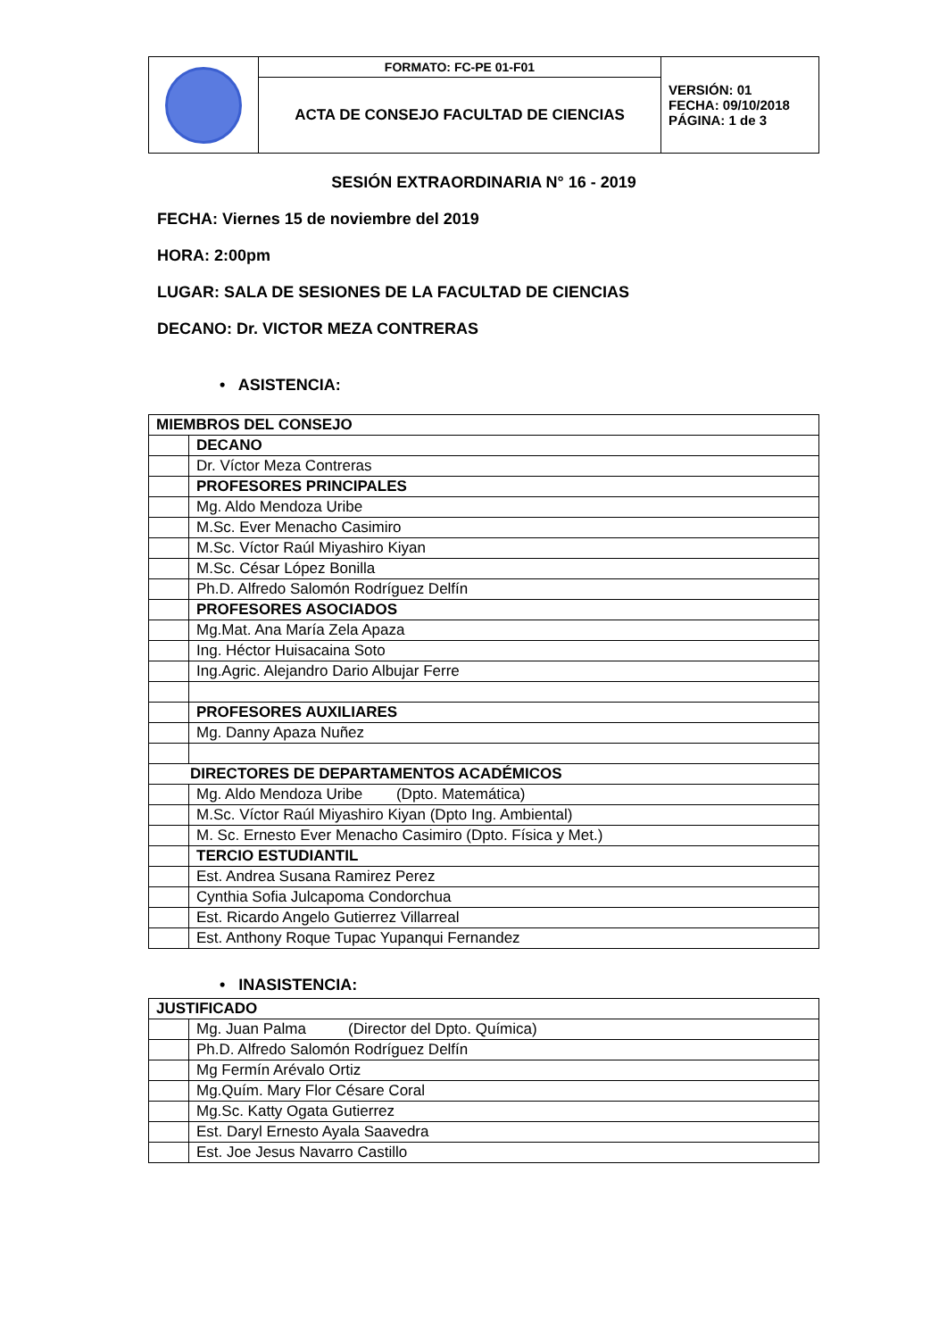| | FORMATO: FC-PE 01-F01 | VERSIÓN: 01 FECHA: 09/10/2018 PÁGINA: 1 de 3 |
| | ACTA DE CONSEJO FACULTAD DE CIENCIAS | |
SESIÓN EXTRAORDINARIA N° 16 - 2019
FECHA: Viernes 15 de noviembre del 2019
HORA: 2:00pm
LUGAR: SALA DE SESIONES DE LA FACULTAD DE CIENCIAS
DECANO: Dr. VICTOR MEZA CONTRERAS
• ASISTENCIA:
| MIEMBROS DEL CONSEJO | |
| | DECANO |
| | Dr. Víctor Meza Contreras |
| | PROFESORES PRINCIPALES |
| | Mg. Aldo Mendoza Uribe |
| | M.Sc. Ever Menacho Casimiro |
| | M.Sc. Víctor Raúl Miyashiro Kiyan |
| | M.Sc. César López Bonilla |
| | Ph.D. Alfredo Salomón Rodríguez Delfín |
| | PROFESORES ASOCIADOS |
| | Mg.Mat. Ana María Zela Apaza |
| | Ing. Héctor Huisacaina Soto |
| | Ing.Agric. Alejandro Dario Albujar Ferre |
| | PROFESORES AUXILIARES |
| | Mg. Danny Apaza Nuñez |
| DIRECTORES DE DEPARTAMENTOS ACADÉMICOS | |
| | Mg. Aldo Mendoza Uribe (Dpto. Matemática) |
| | M.Sc. Víctor Raúl Miyashiro Kiyan (Dpto Ing. Ambiental) |
| | M. Sc. Ernesto Ever Menacho Casimiro (Dpto. Física y Met.) |
| | TERCIO ESTUDIANTIL |
| | Est. Andrea Susana Ramirez Perez |
| | Cynthia Sofia Julcapoma Condorchua |
| | Est. Ricardo Angelo Gutierrez Villarreal |
| | Est. Anthony Roque Tupac Yupanqui Fernandez |
• INASISTENCIA:
| JUSTIFICADO | |
| | Mg. Juan Palma (Director del Dpto. Química) |
| | Ph.D. Alfredo Salomón Rodríguez Delfín |
| | Mg Fermín Arévalo Ortiz |
| | Mg.Quím. Mary Flor Césare Coral |
| | Mg.Sc. Katty Ogata Gutierrez |
| | Est. Daryl Ernesto Ayala Saavedra |
| | Est. Joe Jesus Navarro Castillo |